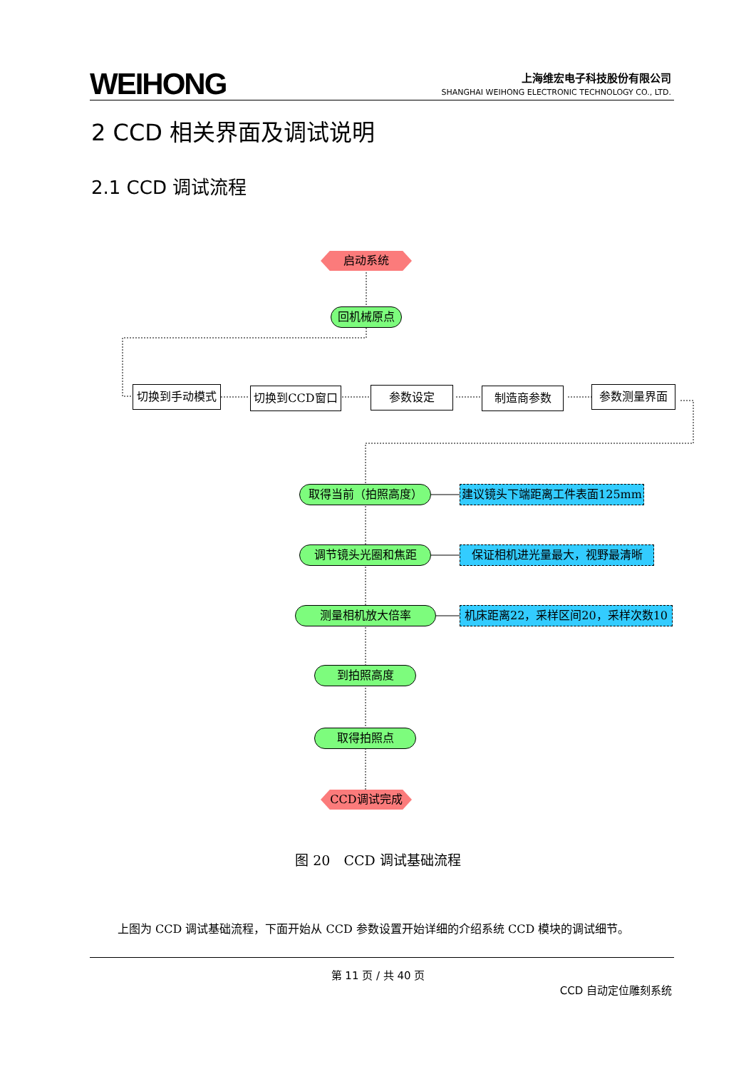WEIHONG
上海维宏电子科技股份有限公司
SHANGHAI WEIHONG ELECTRONIC TECHNOLOGY CO., LTD.
2 CCD 相关界面及调试说明
2.1 CCD 调试流程
启动系统
回机械原点
切换到手动模式 切换到CCD窗口 参数设定 制造商参数 参数测量界面
取得当前（拍照高度） 建议镜头下端距离工件表面125mm
调节镜头光圈和焦距 保证相机进光量最大，视野最清晰
测量相机放大倍率 机床距离22，采样区间20，采样次数10
到拍照高度
取得拍照点
CCD调试完成
图 20　CCD 调试基础流程
上图为 CCD 调试基础流程，下面开始从 CCD 参数设置开始详细的介绍系统 CCD 模块的调试细节。
第 11 页 / 共 40 页
CCD 自动定位雕刻系统